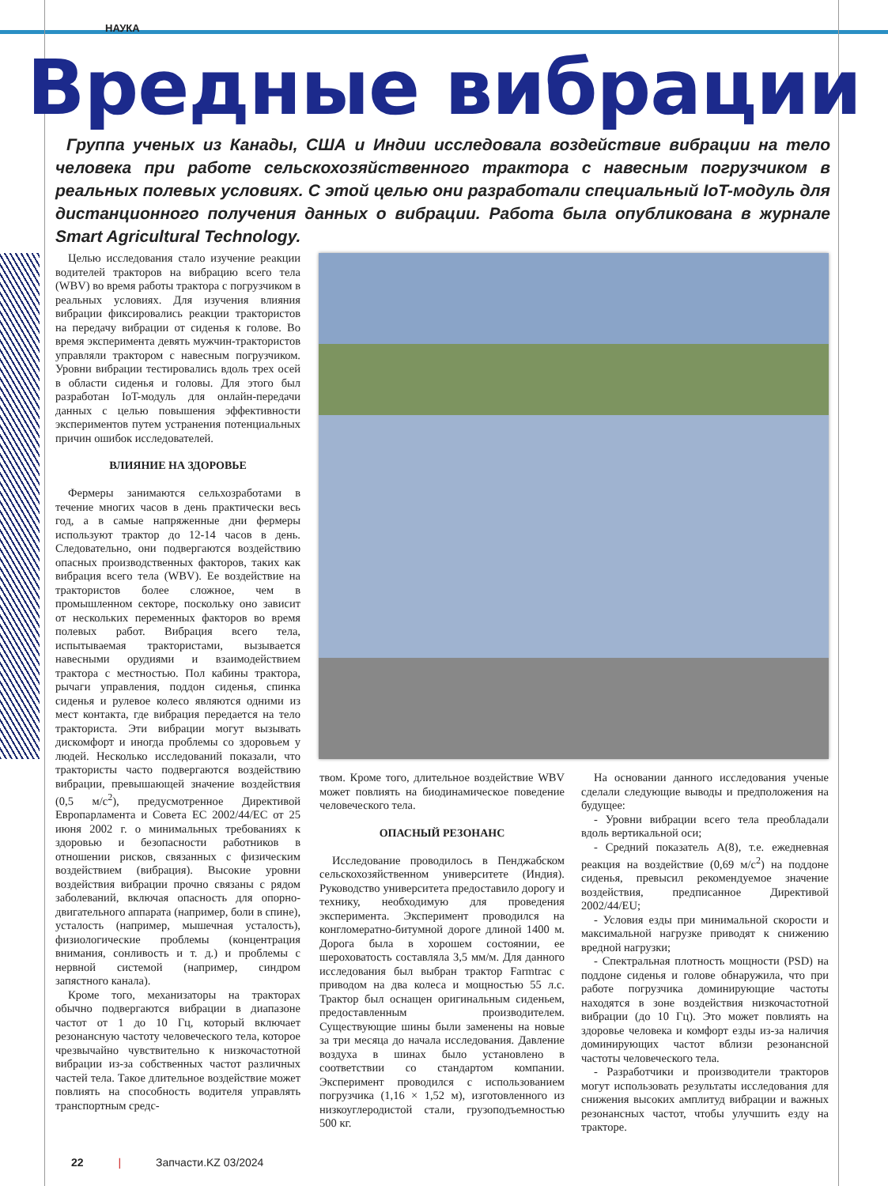НАУКА
Вредные вибрации
Группа ученых из Канады, США и Индии исследовала воздействие вибрации на тело человека при работе сельскохозяйственного трактора с навесным погрузчиком в реальных полевых условиях. С этой целью они разработали специальный IoT-модуль для дистанционного получения данных о вибрации. Работа была опубликована в журнале Smart Agricultural Technology.
Целью исследования стало изучение реакции водителей тракторов на вибрацию всего тела (WBV) во время работы трактора с погрузчиком в реальных условиях. Для изучения влияния вибрации фиксировались реакции трактористов на передачу вибрации от сиденья к голове. Во время эксперимента девять мужчин-трактористов управляли трактором с навесным погрузчиком. Уровни вибрации тестировались вдоль трех осей в области сиденья и головы. Для этого был разработан IoT-модуль для онлайн-передачи данных с целью повышения эффективности экспериментов путем устранения потенциальных причин ошибок исследователей.
ВЛИЯНИЕ НА ЗДОРОВЬЕ
Фермеры занимаются сельхозработами в течение многих часов в день практически весь год, а в самые напряженные дни фермеры используют трактор до 12-14 часов в день. Следовательно, они подвергаются воздействию опасных производственных факторов, таких как вибрация всего тела (WBV). Ее воздействие на трактористов более сложное, чем в промышленном секторе, поскольку оно зависит от нескольких переменных факторов во время полевых работ. Вибрация всего тела, испытываемая трактористами, вызывается навесными орудиями и взаимодействием трактора с местностью. Пол кабины трактора, рычаги управления, поддон сиденья, спинка сиденья и рулевое колесо являются одними из мест контакта, где вибрация передается на тело тракториста. Эти вибрации могут вызывать дискомфорт и иногда проблемы со здоровьем у людей. Несколько исследований показали, что трактористы часто подвергаются воздействию вибрации, превышающей значение воздействия (0,5 м/с<sup>2</sup>), предусмотренное Директивой Европарламента и Совета ЕС 2002/44/ЕС от 25 июня 2002 г. о минимальных требованиях к здоровью и безопасности работников в отношении рисков, связанных с физическим воздействием (вибрация). Высокие уровни воздействия вибрации прочно связаны с рядом заболеваний, включая опасность для опорно-двигательного аппарата (например, боли в спине), усталость (например, мышечная усталость), физиологические проблемы (концентрация внимания, сонливость и т. д.) и проблемы с нервной системой (например, синдром запястного канала).
Кроме того, механизаторы на тракторах обычно подвергаются вибрации в диапазоне частот от 1 до 10 Гц, который включает резонансную частоту человеческого тела, которое чрезвычайно чувствительно к низкочастотной вибрации из-за собственных частот различных частей тела. Такое длительное воздействие может повлиять на способность водителя управлять транспортным средс-
твом. Кроме того, длительное воздействие WBV может повлиять на биодинамическое поведение человеческого тела.
ОПАСНЫЙ РЕЗОНАНС
Исследование проводилось в Пенджабском сельскохозяйственном университете (Индия). Руководство университета предоставило дорогу и технику, необходимую для проведения эксперимента. Эксперимент проводился на конгломератно-битумной дороге длиной 1400 м. Дорога была в хорошем состоянии, ее шероховатость составляла 3,5 мм/м. Для данного исследования был выбран трактор Farmtrac с приводом на два колеса и мощностью 55 л.с. Трактор был оснащен оригинальным сиденьем, предоставленным производителем. Существующие шины были заменены на новые за три месяца до начала исследования. Давление воздуха в шинах было установлено в соответствии со стандартом компании. Эксперимент проводился с использованием погрузчика (1,16 × 1,52 м), изготовленного из низкоуглеродистой стали, грузоподъемностью 500 кг.
На основании данного исследования ученые сделали следующие выводы и предположения на будущее:
- Уровни вибрации всего тела преобладали вдоль вертикальной оси;
- Средний показатель A(8), т.е. ежедневная реакция на воздействие (0,69 м/с<sup>2</sup>) на поддоне сиденья, превысил рекомендуемое значение воздействия, предписанное Директивой 2002/44/EU;
- Условия езды при минимальной скорости и максимальной нагрузке приводят к снижению вредной нагрузки;
- Спектральная плотность мощности (PSD) на поддоне сиденья и голове обнаружила, что при работе погрузчика доминирующие частоты находятся в зоне воздействия низкочастотной вибрации (до 10 Гц). Это может повлиять на здоровье человека и комфорт езды из-за наличия доминирующих частот вблизи резонансной частоты человеческого тела.
- Разработчики и производители тракторов могут использовать результаты исследования для снижения высоких амплитуд вибрации и важных резонансных частот, чтобы улучшить езду на тракторе.
22 | Запчасти.KZ 03/2024